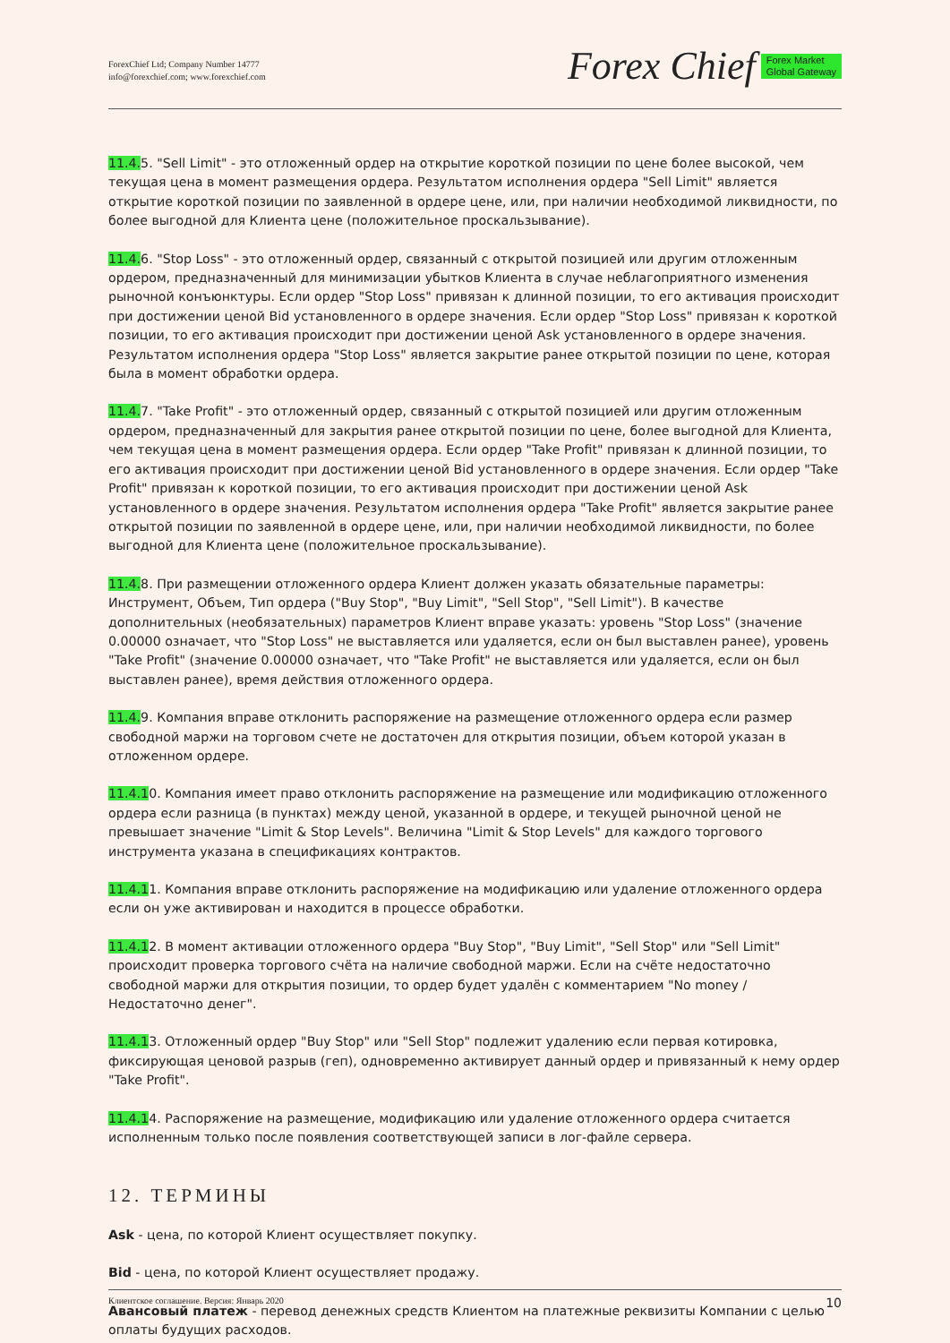ForexChief Ltd; Company Number 14777
info@forexchief.com; www.forexchief.com
Forex Chief Forex Market
Global Gateway
11.4. 5. "Sell Limit" - это отложенный ордер на открытие короткой позиции по цене более высокой, чем текущая цена в момент размещения ордера. Результатом исполнения ордера "Sell Limit" является открытие короткой позиции по заявленной в ордере цене, или, при наличии необходимой ликвидности, по более выгодной для Клиента цене (положительное проскальзывание).
11.4. 6. "Stop Loss" - это отложенный ордер, связанный с открытой позицией или другим отложенным ордером, предназначенный для минимизации убытков Клиента в случае неблагоприятного изменения рыночной конъюнктуры. Если ордер "Stop Loss" привязан к длинной позиции, то его активация происходит при достижении ценой Bid установленного в ордере значения. Если ордер "Stop Loss" привязан к короткой позиции, то его активация происходит при достижении ценой Ask установленного в ордере значения. Результатом исполнения ордера "Stop Loss" является закрытие ранее открытой позиции по цене, которая была в момент обработки ордера.
11.4. 7. "Take Profit" - это отложенный ордер, связанный с открытой позицией или другим отложенным ордером, предназначенный для закрытия ранее открытой позиции по цене, более выгодной для Клиента, чем текущая цена в момент размещения ордера. Если ордер "Take Profit" привязан к длинной позиции, то его активация происходит при достижении ценой Bid установленного в ордере значения. Если ордер "Take Profit" привязан к короткой позиции, то его активация происходит при достижении ценой Ask установленного в ордере значения. Результатом исполнения ордера "Take Profit" является закрытие ранее открытой позиции по заявленной в ордере цене, или, при наличии необходимой ликвидности, по более выгодной для Клиента цене (положительное проскальзывание).
11.4. 8. При размещении отложенного ордера Клиент должен указать обязательные параметры: Инструмент, Объем, Тип ордера ("Buy Stop", "Buy Limit", "Sell Stop", "Sell Limit"). В качестве дополнительных (необязательных) параметров Клиент вправе указать: уровень "Stop Loss" (значение 0.00000 означает, что "Stop Loss" не выставляется или удаляется, если он был выставлен ранее), уровень "Take Profit" (значение 0.00000 означает, что "Take Profit" не выставляется или удаляется, если он был выставлен ранее), время действия отложенного ордера.
11.4. 9. Компания вправе отклонить распоряжение на размещение отложенного ордера если размер свободной маржи на торговом счете не достаточен для открытия позиции, объем которой указан в отложенном ордере.
11.4.10. Компания имеет право отклонить распоряжение на размещение или модификацию отложенного ордера если разница (в пунктах) между ценой, указанной в ордере, и текущей рыночной ценой не превышает значение "Limit & Stop Levels". Величина "Limit & Stop Levels" для каждого торгового инструмента указана в спецификациях контрактов.
11.4.11. Компания вправе отклонить распоряжение на модификацию или удаление отложенного ордера если он уже активирован и находится в процессе обработки.
11.4.12. В момент активации отложенного ордера "Buy Stop", "Buy Limit", "Sell Stop" или "Sell Limit" происходит проверка торгового счёта на наличие свободной маржи. Если на счёте недостаточно свободной маржи для открытия позиции, то ордер будет удалён с комментарием "No money / Недостаточно денег".
11.4.13. Отложенный ордер "Buy Stop" или "Sell Stop" подлежит удалению если первая котировка, фиксирующая ценовой разрыв (геп), одновременно активирует данный ордер и привязанный к нему ордер "Take Profit".
11.4.14. Распоряжение на размещение, модификацию или удаление отложенного ордера считается исполненным только после появления соответствующей записи в лог-файле сервера.
12. ТЕРМИНЫ
Ask - цена, по которой Клиент осуществляет покупку.
Bid - цена, по которой Клиент осуществляет продажу.
Авансовый платеж - перевод денежных средств Клиентом на платежные реквизиты Компании с целью оплаты будущих расходов.
Клиентское соглашение. Версия: Январь 2020 10